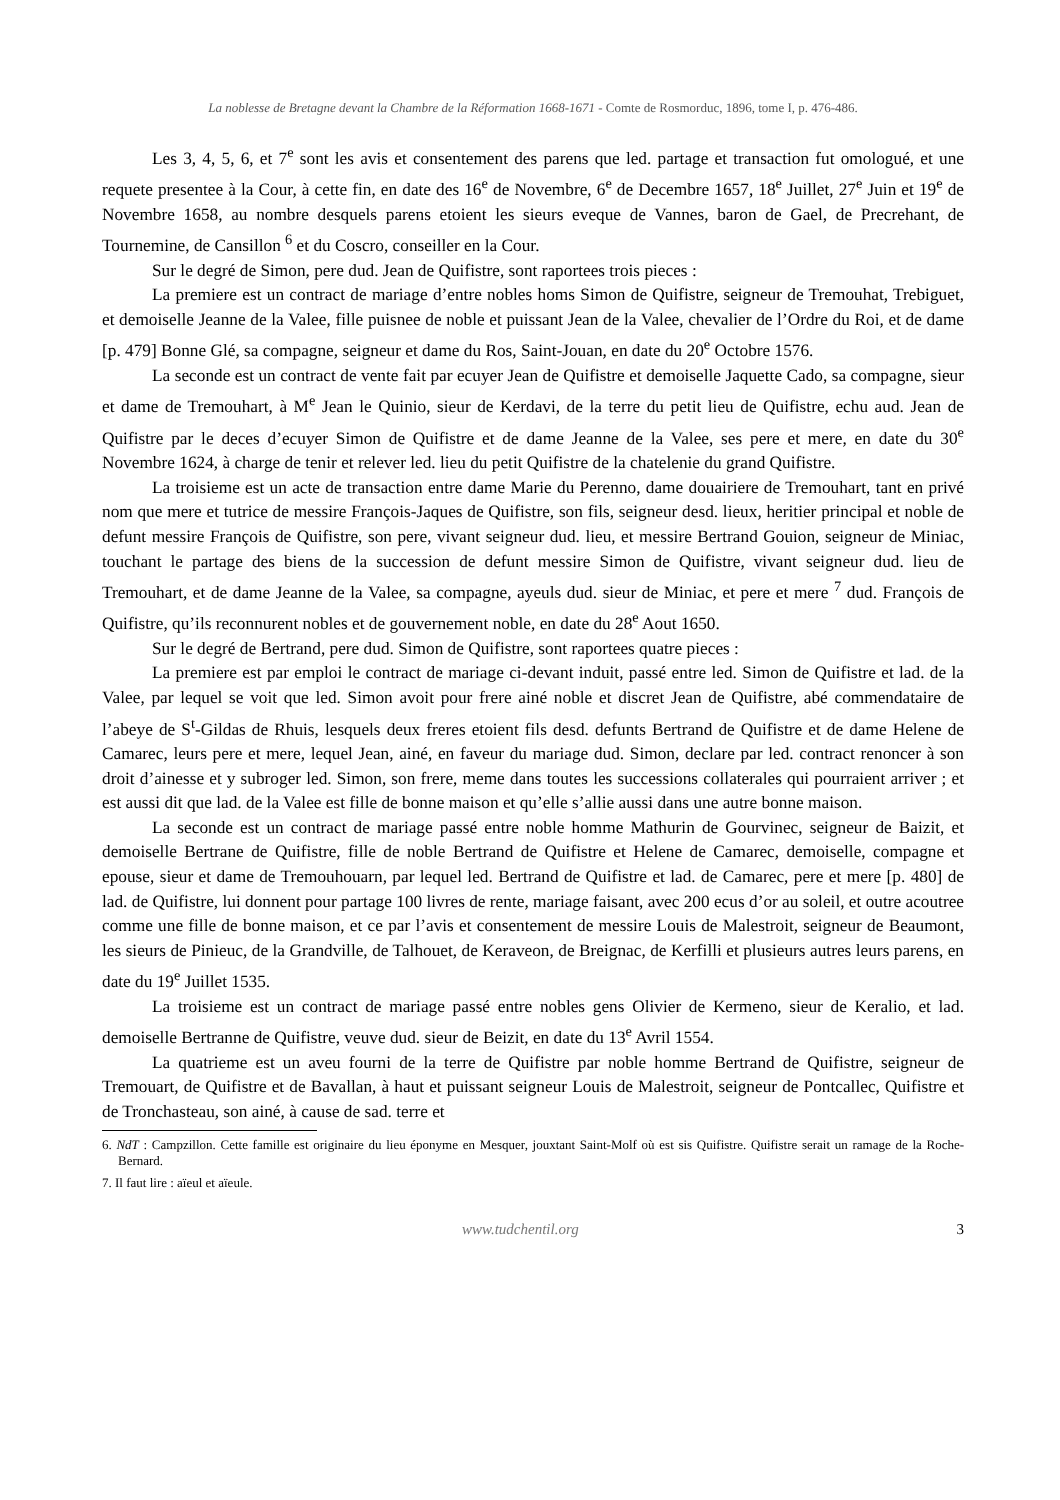La noblesse de Bretagne devant la Chambre de la Réformation 1668-1671 - Comte de Rosmorduc, 1896, tome I, p. 476-486.
Les 3, 4, 5, 6, et 7<sup>e</sup> sont les avis et consentement des parens que led. partage et transaction fut omologué, et une requete presentee à la Cour, à cette fin, en date des 16<sup>e</sup> de Novembre, 6<sup>e</sup> de Decembre 1657, 18<sup>e</sup> Juillet, 27<sup>e</sup> Juin et 19<sup>e</sup> de Novembre 1658, au nombre desquels parens etoient les sieurs eveque de Vannes, baron de Gael, de Precrehant, de Tournemine, de Cansillon <sup>6</sup> et du Coscro, conseiller en la Cour.
Sur le degré de Simon, pere dud. Jean de Quifistre, sont raportees trois pieces :
La premiere est un contract de mariage d’entre nobles homs Simon de Quifistre, seigneur de Tremouhat, Trebiguet, et demoiselle Jeanne de la Valee, fille puisnee de noble et puissant Jean de la Valee, chevalier de l’Ordre du Roi, et de dame [p. 479] Bonne Glé, sa compagne, seigneur et dame du Ros, Saint-Jouan, en date du 20<sup>e</sup> Octobre 1576.
La seconde est un contract de vente fait par ecuyer Jean de Quifistre et demoiselle Jaquette Cado, sa compagne, sieur et dame de Tremouhart, à M<sup>e</sup> Jean le Quinio, sieur de Kerdavi, de la terre du petit lieu de Quifistre, echu aud. Jean de Quifistre par le deces d’ecuyer Simon de Quifistre et de dame Jeanne de la Valee, ses pere et mere, en date du 30<sup>e</sup> Novembre 1624, à charge de tenir et relever led. lieu du petit Quifistre de la chatelenie du grand Quifistre.
La troisieme est un acte de transaction entre dame Marie du Perenno, dame douairiere de Tremouhart, tant en privé nom que mere et tutrice de messire François-Jaques de Quifistre, son fils, seigneur desd. lieux, heritier principal et noble de defunt messire François de Quifistre, son pere, vivant seigneur dud. lieu, et messire Bertrand Gouion, seigneur de Miniac, touchant le partage des biens de la succession de defunt messire Simon de Quifistre, vivant seigneur dud. lieu de Tremouhart, et de dame Jeanne de la Valee, sa compagne, ayeuls dud. sieur de Miniac, et pere et mere <sup>7</sup> dud. François de Quifistre, qu’ils reconnurent nobles et de gouvernement noble, en date du 28<sup>e</sup> Aout 1650.
Sur le degré de Bertrand, pere dud. Simon de Quifistre, sont raportees quatre pieces :
La premiere est par emploi le contract de mariage ci-devant induit, passé entre led. Simon de Quifistre et lad. de la Valee, par lequel se voit que led. Simon avoit pour frere ainé noble et discret Jean de Quifistre, abé commendataire de l’abeye de S<sup>t</sup>-Gildas de Rhuis, lesquels deux freres etoient fils desd. defunts Bertrand de Quifistre et de dame Helene de Camarec, leurs pere et mere, lequel Jean, ainé, en faveur du mariage dud. Simon, declare par led. contract renoncer à son droit d’ainesse et y subroger led. Simon, son frere, meme dans toutes les successions collaterales qui pourraient arriver ; et est aussi dit que lad. de la Valee est fille de bonne maison et qu’elle s’allie aussi dans une autre bonne maison.
La seconde est un contract de mariage passé entre noble homme Mathurin de Gourvinec, seigneur de Baizit, et demoiselle Bertrane de Quifistre, fille de noble Bertrand de Quifistre et Helene de Camarec, demoiselle, compagne et epouse, sieur et dame de Tremouhouarn, par lequel led. Bertrand de Quifistre et lad. de Camarec, pere et mere [p. 480] de lad. de Quifistre, lui donnent pour partage 100 livres de rente, mariage faisant, avec 200 ecus d’or au soleil, et outre acoutree comme une fille de bonne maison, et ce par l’avis et consentement de messire Louis de Malestroit, seigneur de Beaumont, les sieurs de Pinieuc, de la Grandville, de Talhouet, de Keraveon, de Breignac, de Kerfilli et plusieurs autres leurs parens, en date du 19<sup>e</sup> Juillet 1535.
La troisieme est un contract de mariage passé entre nobles gens Olivier de Kermeno, sieur de Keralio, et lad. demoiselle Bertranne de Quifistre, veuve dud. sieur de Beizit, en date du 13<sup>e</sup> Avril 1554.
La quatrieme est un aveu fourni de la terre de Quifistre par noble homme Bertrand de Quifistre, seigneur de Tremouart, de Quifistre et de Bavallan, à haut et puissant seigneur Louis de Malestroit, seigneur de Pontcallec, Quifistre et de Tronchasteau, son ainé, à cause de sad. terre et
6. NdT : Campzillon. Cette famille est originaire du lieu éponyme en Mesquer, jouxtant Saint-Molf où est sis Quifistre. Quifistre serait un ramage de la Roche-Bernard.
7. Il faut lire : aïeul et aïeule.
www.tudchentil.org 3